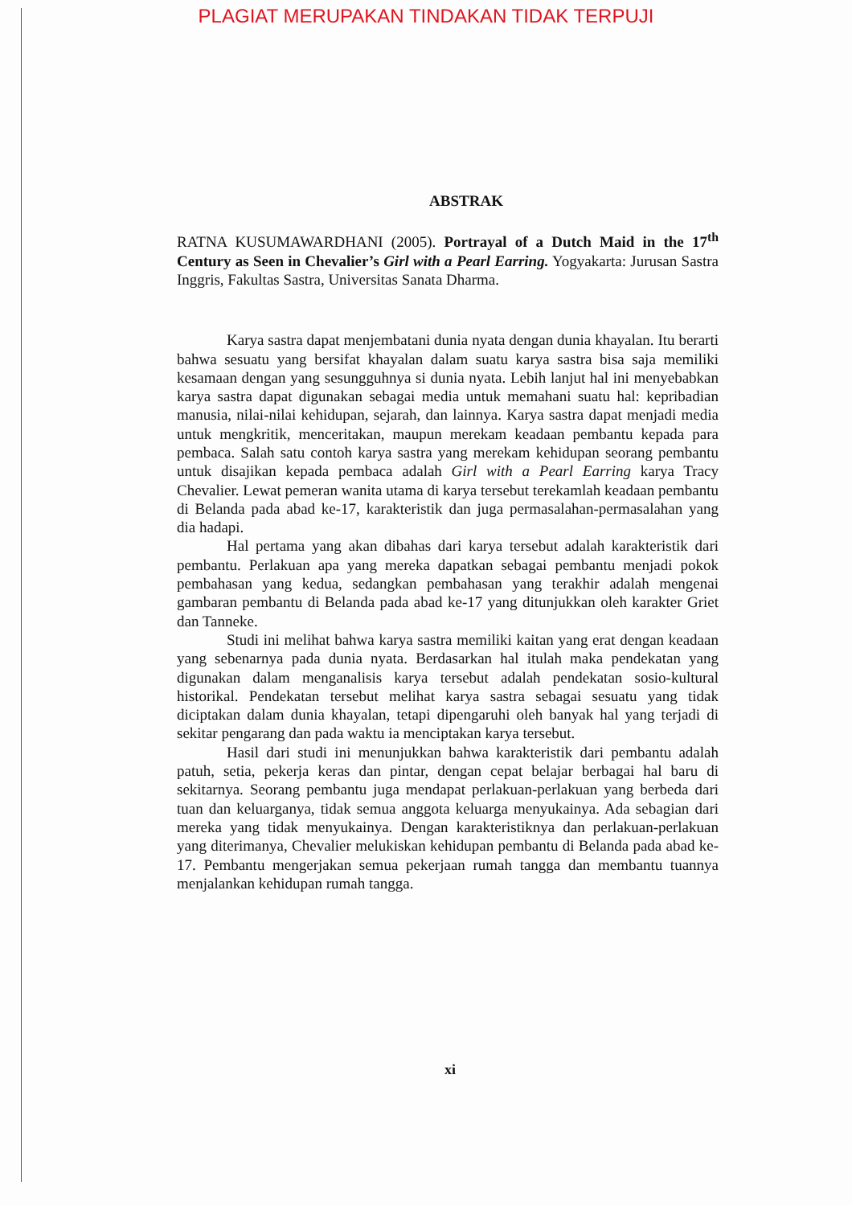PLAGIAT MERUPAKAN TINDAKAN TIDAK TERPUJI
ABSTRAK
RATNA KUSUMAWARDHANI (2005). Portrayal of a Dutch Maid in the 17<sup>th</sup> Century as Seen in Chevalier’s Girl with a Pearl Earring. Yogyakarta: Jurusan Sastra Inggris, Fakultas Sastra, Universitas Sanata Dharma.
Karya sastra dapat menjembatani dunia nyata dengan dunia khayalan. Itu berarti bahwa sesuatu yang bersifat khayalan dalam suatu karya sastra bisa saja memiliki kesamaan dengan yang sesungguhnya si dunia nyata. Lebih lanjut hal ini menyebabkan karya sastra dapat digunakan sebagai media untuk memahani suatu hal: kepribadian manusia, nilai-nilai kehidupan, sejarah, dan lainnya. Karya sastra dapat menjadi media untuk mengkritik, menceritakan, maupun merekam keadaan pembantu kepada para pembaca. Salah satu contoh karya sastra yang merekam kehidupan seorang pembantu untuk disajikan kepada pembaca adalah Girl with a Pearl Earring karya Tracy Chevalier. Lewat pemeran wanita utama di karya tersebut terekamlah keadaan pembantu di Belanda pada abad ke-17, karakteristik dan juga permasalahan-permasalahan yang dia hadapi.
Hal pertama yang akan dibahas dari karya tersebut adalah karakteristik dari pembantu. Perlakuan apa yang mereka dapatkan sebagai pembantu menjadi pokok pembahasan yang kedua, sedangkan pembahasan yang terakhir adalah mengenai gambaran pembantu di Belanda pada abad ke-17 yang ditunjukkan oleh karakter Griet dan Tanneke.
Studi ini melihat bahwa karya sastra memiliki kaitan yang erat dengan keadaan yang sebenarnya pada dunia nyata. Berdasarkan hal itulah maka pendekatan yang digunakan dalam menganalisis karya tersebut adalah pendekatan sosio-kultural historikal. Pendekatan tersebut melihat karya sastra sebagai sesuatu yang tidak diciptakan dalam dunia khayalan, tetapi dipengaruhi oleh banyak hal yang terjadi di sekitar pengarang dan pada waktu ia menciptakan karya tersebut.
Hasil dari studi ini menunjukkan bahwa karakteristik dari pembantu adalah patuh, setia, pekerja keras dan pintar, dengan cepat belajar berbagai hal baru di sekitarnya. Seorang pembantu juga mendapat perlakuan-perlakuan yang berbeda dari tuan dan keluarganya, tidak semua anggota keluarga menyukainya. Ada sebagian dari mereka yang tidak menyukainya. Dengan karakteristiknya dan perlakuan-perlakuan yang diterimanya, Chevalier melukiskan kehidupan pembantu di Belanda pada abad ke-17. Pembantu mengerjakan semua pekerjaan rumah tangga dan membantu tuannya menjalankan kehidupan rumah tangga.
xi